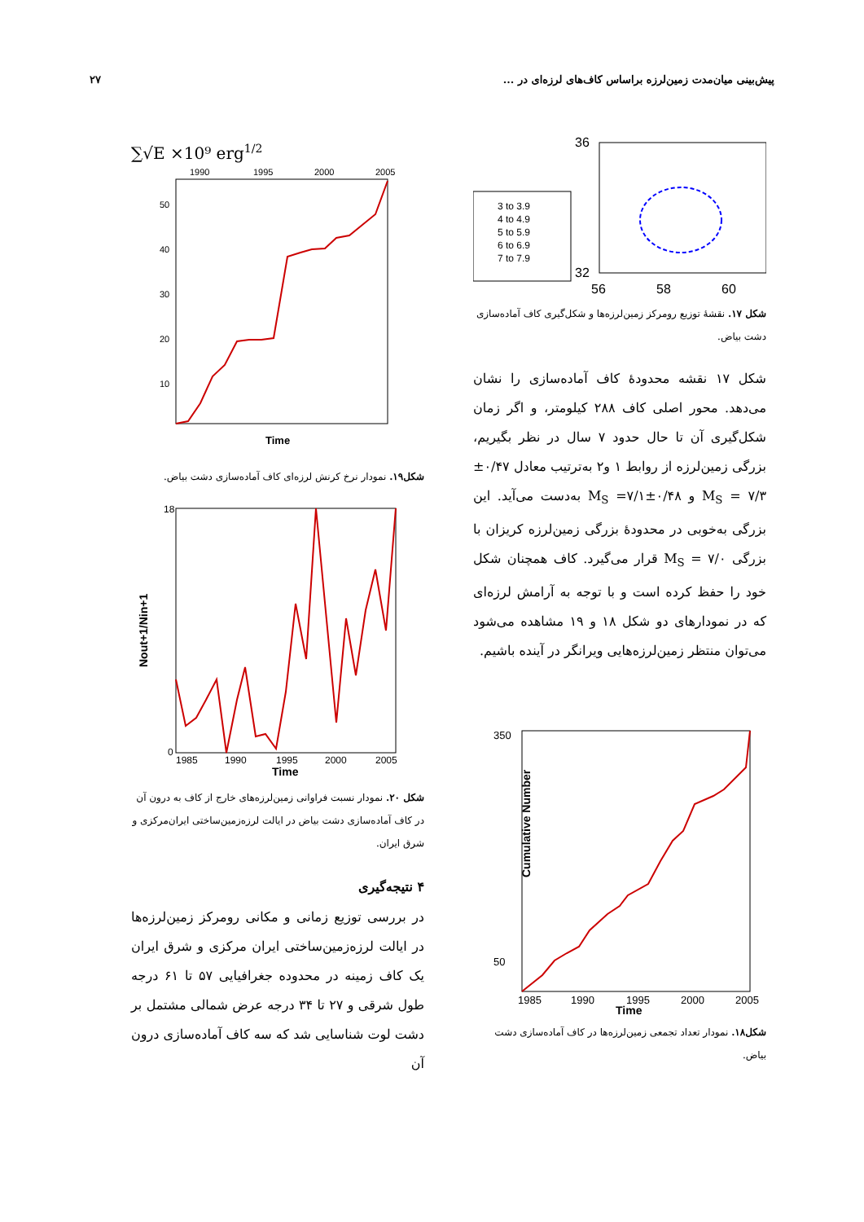پیش‌بینی میان‌مدت زمین‌لرزه براساس کاف‌های لرزه‌ای در ... ۲۷
3 to 3.9
4 to 4.9
5 to 5.9
6 to 6.9
7 to 7.9
36
32
56
58
60
شکل ۱۷. نقشهٔ توزیع رومرکز زمین‌لرزه‌ها و شکل‌گیری کاف آماده‌سازی دشت بیاض.
شکل ۱۷ نقشه محدودهٔ کاف آماده‌سازی را نشان می‌دهد. محور اصلی کاف ۲۸۸ کیلومتر، و اگر زمان شکل‌گیری آن تا حال حدود ۷ سال در نظر بگیریم، بزرگی زمین‌لرزه از روابط ۱ و۲ به‌ترتیب معادل ۰/۴۷± M<sub>S</sub> = ۷/۳ و ۰/۴۸±M<sub>S</sub> =۷/۱ به‌دست می‌آید. این بزرگی به‌خوبی در محدودهٔ بزرگی زمین‌لرزه کریزان با بزرگی M<sub>S</sub> = ۷/۰ قرار می‌گیرد. کاف همچنان شکل خود را حفظ کرده است و با توجه به آرامش لرزه‌ای که در نمودارهای دو شکل ۱۸ و ۱۹ مشاهده می‌شود می‌توان منتظر زمین‌لرزه‌هایی ویرانگر در آینده باشیم.
Cumulative Number
350
50
1985
1990
1995
2000
2005
Time
شکل۱۸. نمودار تعداد تجمعی زمین‌لرزه‌ها در کاف آماده‌سازی دشت بیاض.
∑√E ×10⁹ erg1/2
1990
1995
2000
2005
50
40
30
20
10
Time
شکل۱۹. نمودار نرخ کرنش لرزه‌ای کاف آماده‌سازی دشت بیاض.
Nout+1/Nin+1
18
0
1985
1990
1995
2000
2005
Time
شکل ۲۰. نمودار نسبت فراوانی زمین‌لرزه‌های خارج از کاف به درون آن در کاف آماده‌سازی دشت بیاض در ایالت لرزه‌زمین‌ساختی ایران‌مرکزی و شرق ایران.
۴ نتیجه‌گیری
در بررسی توزیع زمانی و مکانی رومرکز زمین‌لرزه‌ها در ایالت لرزه‌زمین‌ساختی ایران مرکزی و شرق ایران یک کاف زمینه در محدوده جغرافیایی ۵۷ تا ۶۱ درجه طول شرقی و ۲۷ تا ۳۴ درجه عرض شمالی مشتمل بر دشت لوت شناسایی شد که سه کاف آماده‌سازی درون آن